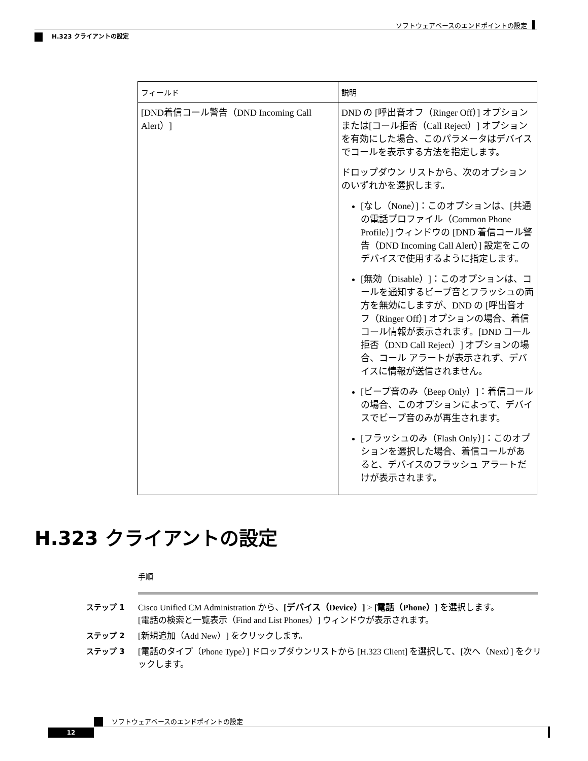ソフトウェアベースのエンドポイントの設定
H.323 クライアントの設定
| フィールド | 説明 |
| --- | --- |
| [DND着信コール警告（DND Incoming Call Alert）] | DND の [呼出音オフ（Ringer Off）] オプションまたは[コール拒否（Call Reject）] オプションを有効にした場合、このパラメータはデバイスでコールを表示する方法を指定します。 ドロップダウン リストから、次のオプションのいずれかを選択します。 [なし（None）]：このオプションは、[共通の電話プロファイル（Common Phone Profile）] ウィンドウの [DND 着信コール警告（DND Incoming Call Alert）] 設定をこのデバイスで使用するように指定します。 [無効（Disable）]：このオプションは、コールを通知するビープ音とフラッシュの両方を無効にしますが、DND の [呼出音オフ（Ringer Off）] オプションの場合、着信コール情報が表示されます。[DND コール拒否（DND Call Reject）] オプションの場合、コール アラートが表示されず、デバイスに情報が送信されません。 [ビープ音のみ（Beep Only）]：着信コールの場合、このオプションによって、デバイスでビープ音のみが再生されます。 [フラッシュのみ（Flash Only）]：このオプションを選択した場合、着信コールがあると、デバイスのフラッシュ アラートだけが表示されます。 |
H.323 クライアントの設定
手順
ステップ 1 Cisco Unified CM Administration から、[デバイス（Device）] > [電話（Phone）] を選択します。
[電話の検索と一覧表示（Find and List Phones）] ウィンドウが表示されます。
ステップ 2 [新規追加（Add New）] をクリックします。
ステップ 3 [電話のタイプ（Phone Type）] ドロップダウンリストから [H.323 Client] を選択して、[次へ（Next）] をクリックします。
ソフトウェアベースのエンドポイントの設定
12